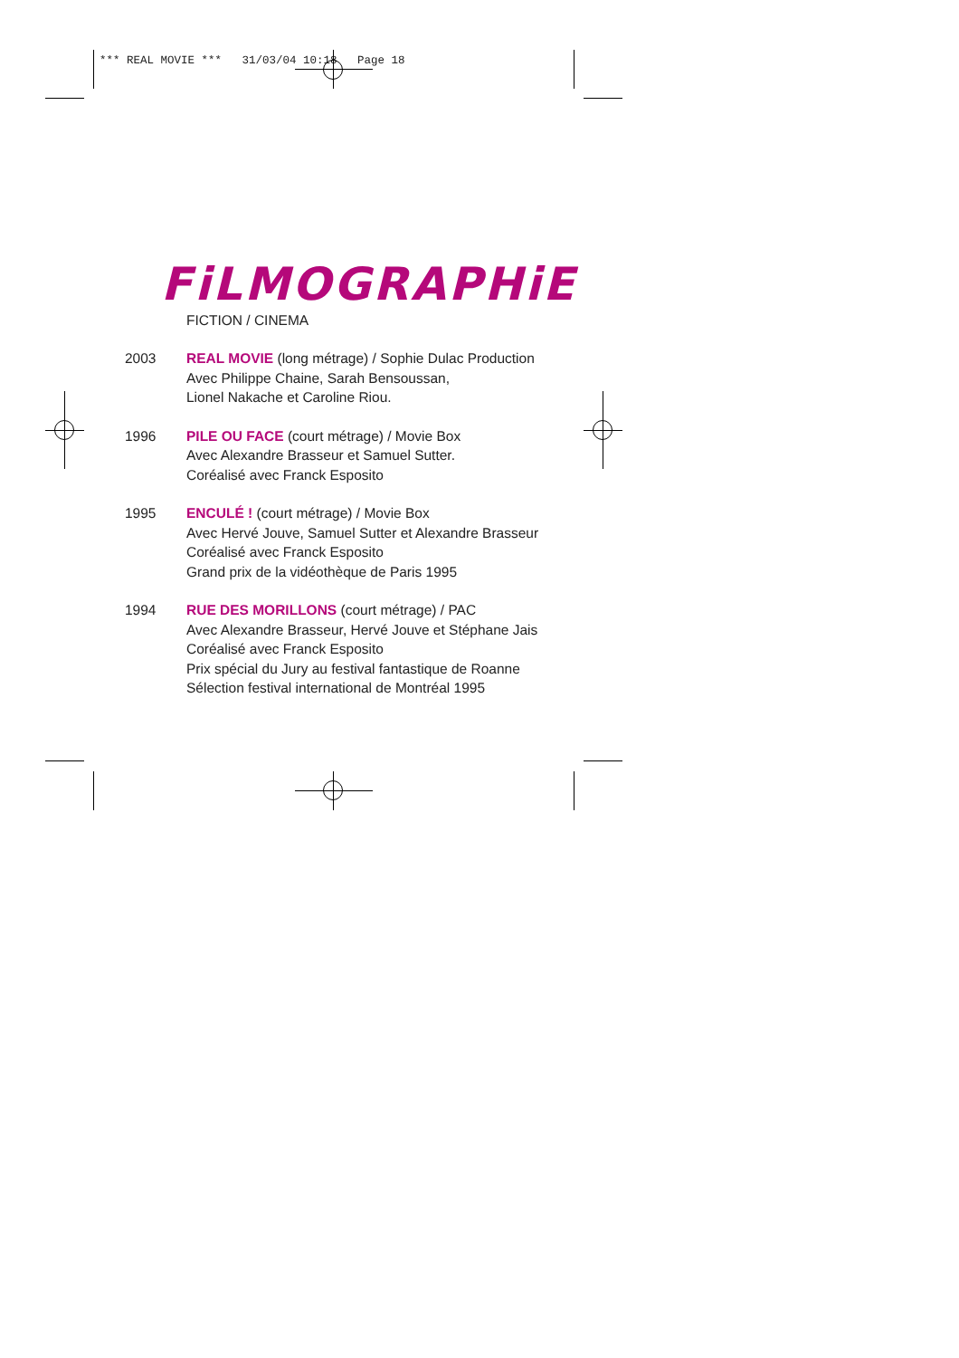*** REAL MOVIE *** 31/03/04 10:18 Page 18
FiLMOGRAPHiE
FICTION / CINEMA
2003 REAL MOVIE (long métrage) / Sophie Dulac Production
Avec Philippe Chaine, Sarah Bensoussan,
Lionel Nakache et Caroline Riou.
1996 PILE OU FACE (court métrage) / Movie Box
Avec Alexandre Brasseur et Samuel Sutter.
Coréalisé avec Franck Esposito
1995 ENCULÉ ! (court métrage) / Movie Box
Avec Hervé Jouve, Samuel Sutter et Alexandre Brasseur
Coréalisé avec Franck Esposito
Grand prix de la vidéothèque de Paris 1995
1994 RUE DES MORILLONS (court métrage) / PAC
Avec Alexandre Brasseur, Hervé Jouve et Stéphane Jais
Coréalisé avec Franck Esposito
Prix spécial du Jury au festival fantastique de Roanne
Sélection festival international de Montréal 1995